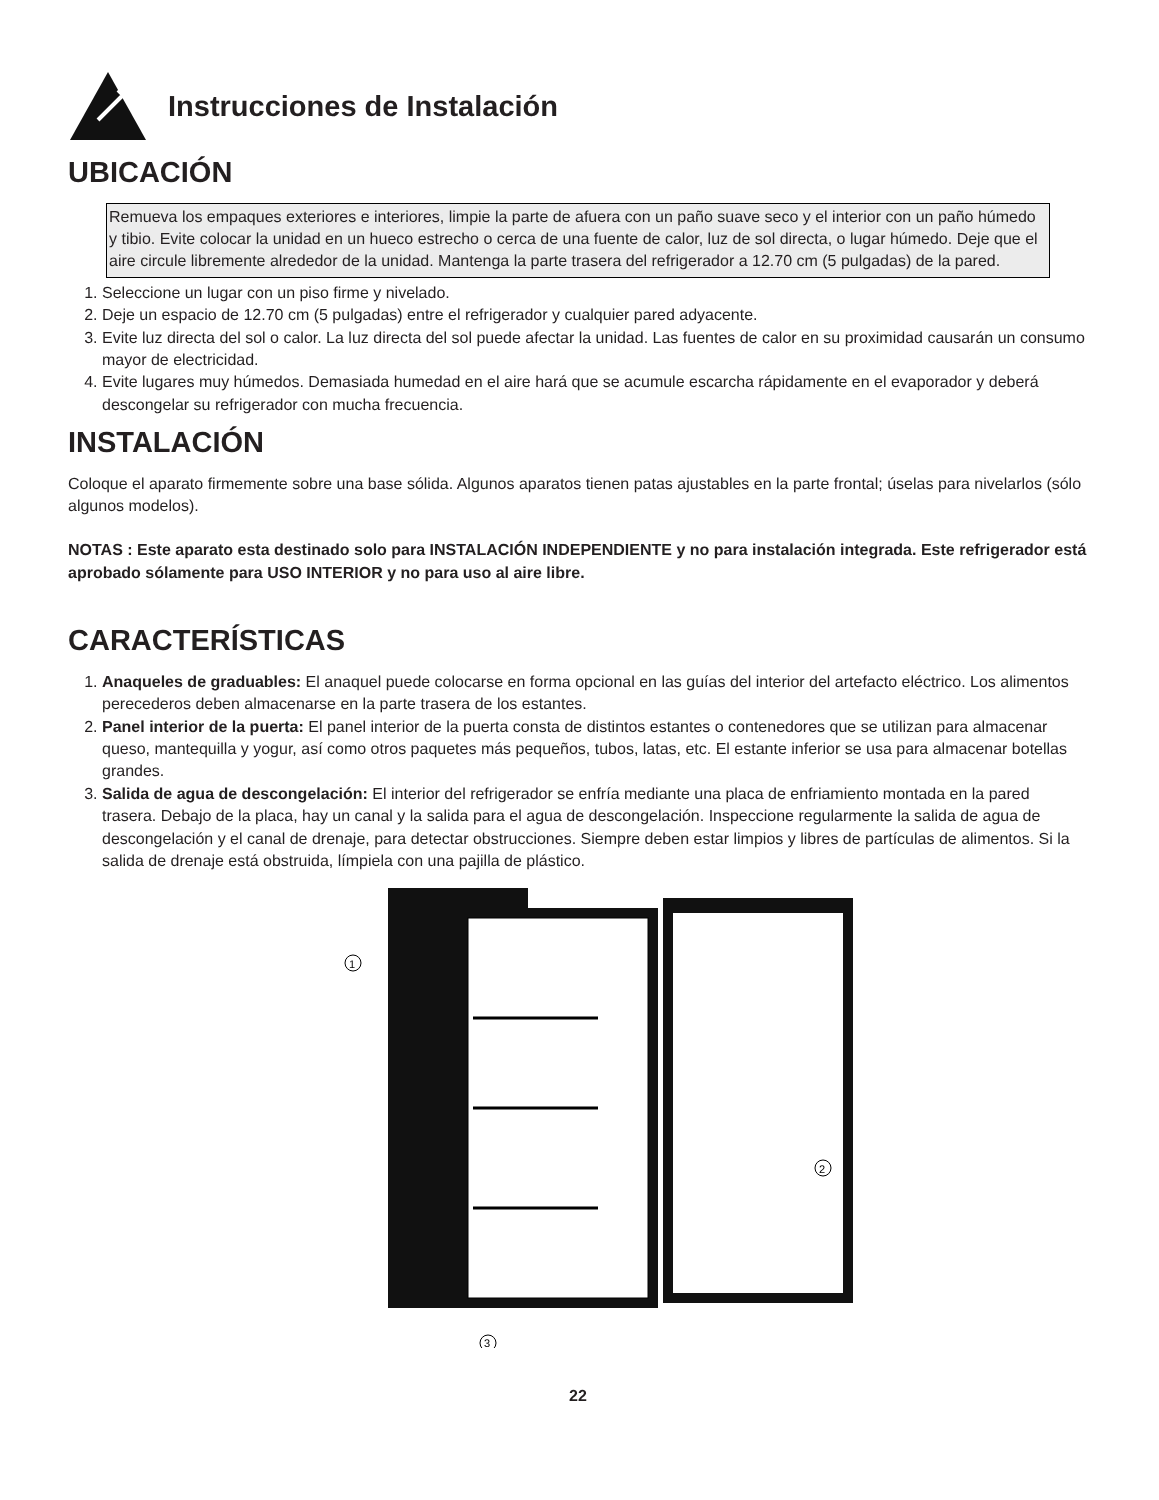Instrucciones de Instalación
UBICACIÓN
Remueva los empaques exteriores e interiores, limpie la parte de afuera con un paño suave seco y el interior con un paño húmedo y tibio. Evite colocar la unidad en un hueco estrecho o cerca de una fuente de calor, luz de sol directa, o lugar húmedo. Deje que el aire circule libremente alrededor de la unidad. Mantenga la parte trasera del refrigerador a 12.70 cm (5 pulgadas) de la pared.
1. Seleccione un lugar con un piso firme y nivelado.
2. Deje un espacio de 12.70 cm (5 pulgadas) entre el refrigerador y cualquier pared adyacente.
3. Evite luz directa del sol o calor. La luz directa del sol puede afectar la unidad. Las fuentes de calor en su proximidad causarán un consumo mayor de electricidad.
4. Evite lugares muy húmedos. Demasiada humedad en el aire hará que se acumule escarcha rápidamente en el evaporador y deberá descongelar su refrigerador con mucha frecuencia.
INSTALACIÓN
Coloque el aparato firmemente sobre una base sólida. Algunos aparatos tienen patas ajustables en la parte frontal; úselas para nivelarlos (sólo algunos modelos).
NOTAS : Este aparato esta destinado solo para INSTALACIÓN INDEPENDIENTE y no para instalación integrada. Este refrigerador está aprobado sólamente para USO INTERIOR y no para uso al aire libre.
CARACTERÍSTICAS
1. Anaqueles de graduables: El anaquel puede colocarse en forma opcional en las guías del interior del artefacto eléctrico. Los alimentos perecederos deben almacenarse en la parte trasera de los estantes.
2. Panel interior de la puerta: El panel interior de la puerta consta de distintos estantes o contenedores que se utilizan para almacenar queso, mantequilla y yogur, así como otros paquetes más pequeños, tubos, latas, etc. El estante inferior se usa para almacenar botellas grandes.
3. Salida de agua de descongelación: El interior del refrigerador se enfría mediante una placa de enfriamiento montada en la pared trasera. Debajo de la placa, hay un canal y la salida para el agua de descongelación. Inspeccione regularmente la salida de agua de descongelación y el canal de drenaje, para detectar obstrucciones. Siempre deben estar limpios y libres de partículas de alimentos. Si la salida de drenaje está obstruida, límpiela con una pajilla de plástico.
1
2
3
22